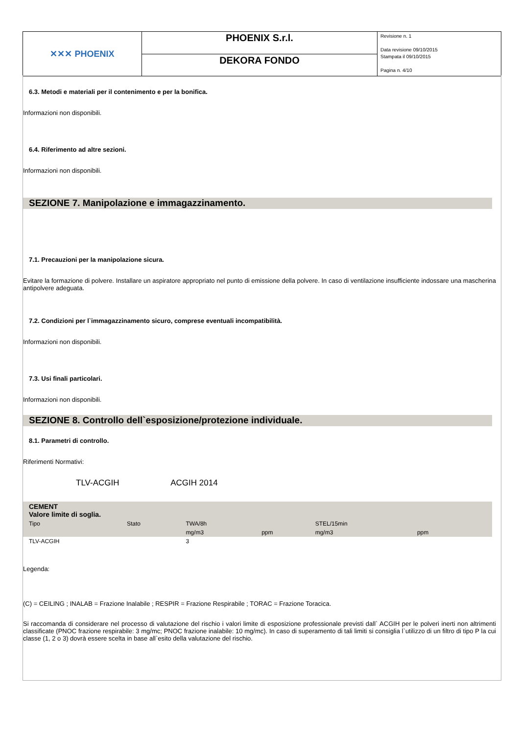| ✕✕✕ PHOENIX | PHOENIX S.r.l. | Revisione n. 1 Data revisione 09/10/2015 Stampata il 09/10/2015 Pagina n. 4/10 |
| | DEKORA FONDO | |
6.3. Metodi e materiali per il contenimento e per la bonifica.
Informazioni non disponibili.
6.4. Riferimento ad altre sezioni.
Informazioni non disponibili.
SEZIONE 7. Manipolazione e immagazzinamento.
7.1. Precauzioni per la manipolazione sicura.
Evitare la formazione di polvere. Installare un aspiratore appropriato nel punto di emissione della polvere. In caso di ventilazione insufficiente indossare una mascherina antipolvere adeguata.
7.2. Condizioni per l`immagazzinamento sicuro, comprese eventuali incompatibilità.
Informazioni non disponibili.
7.3. Usi finali particolari.
Informazioni non disponibili.
SEZIONE 8. Controllo dell`esposizione/protezione individuale.
8.1. Parametri di controllo.
Riferimenti Normativi:
TLV-ACGIH ACGIH 2014
| CEMENT Valore limite di soglia. | | | | | | |
| Tipo | Stato | TWA/8h | | STEL/15min | | |
| | | mg/m3 | ppm | mg/m3 | ppm | |
| TLV-ACGIH | | 3 | | | | |
Legenda:
(C) = CEILING ; INALAB = Frazione Inalabile ; RESPIR = Frazione Respirabile ; TORAC = Frazione Toracica.
Si raccomanda di considerare nel processo di valutazione del rischio i valori limite di esposizione professionale previsti dall` ACGIH per le polveri inerti non altrimenti classificate (PNOC frazione respirabile: 3 mg/mc; PNOC frazione inalabile: 10 mg/mc). In caso di superamento di tali limiti si consiglia l`utilizzo di un filtro di tipo P la cui classe (1, 2 o 3) dovrà essere scelta in base all`esito della valutazione del rischio.